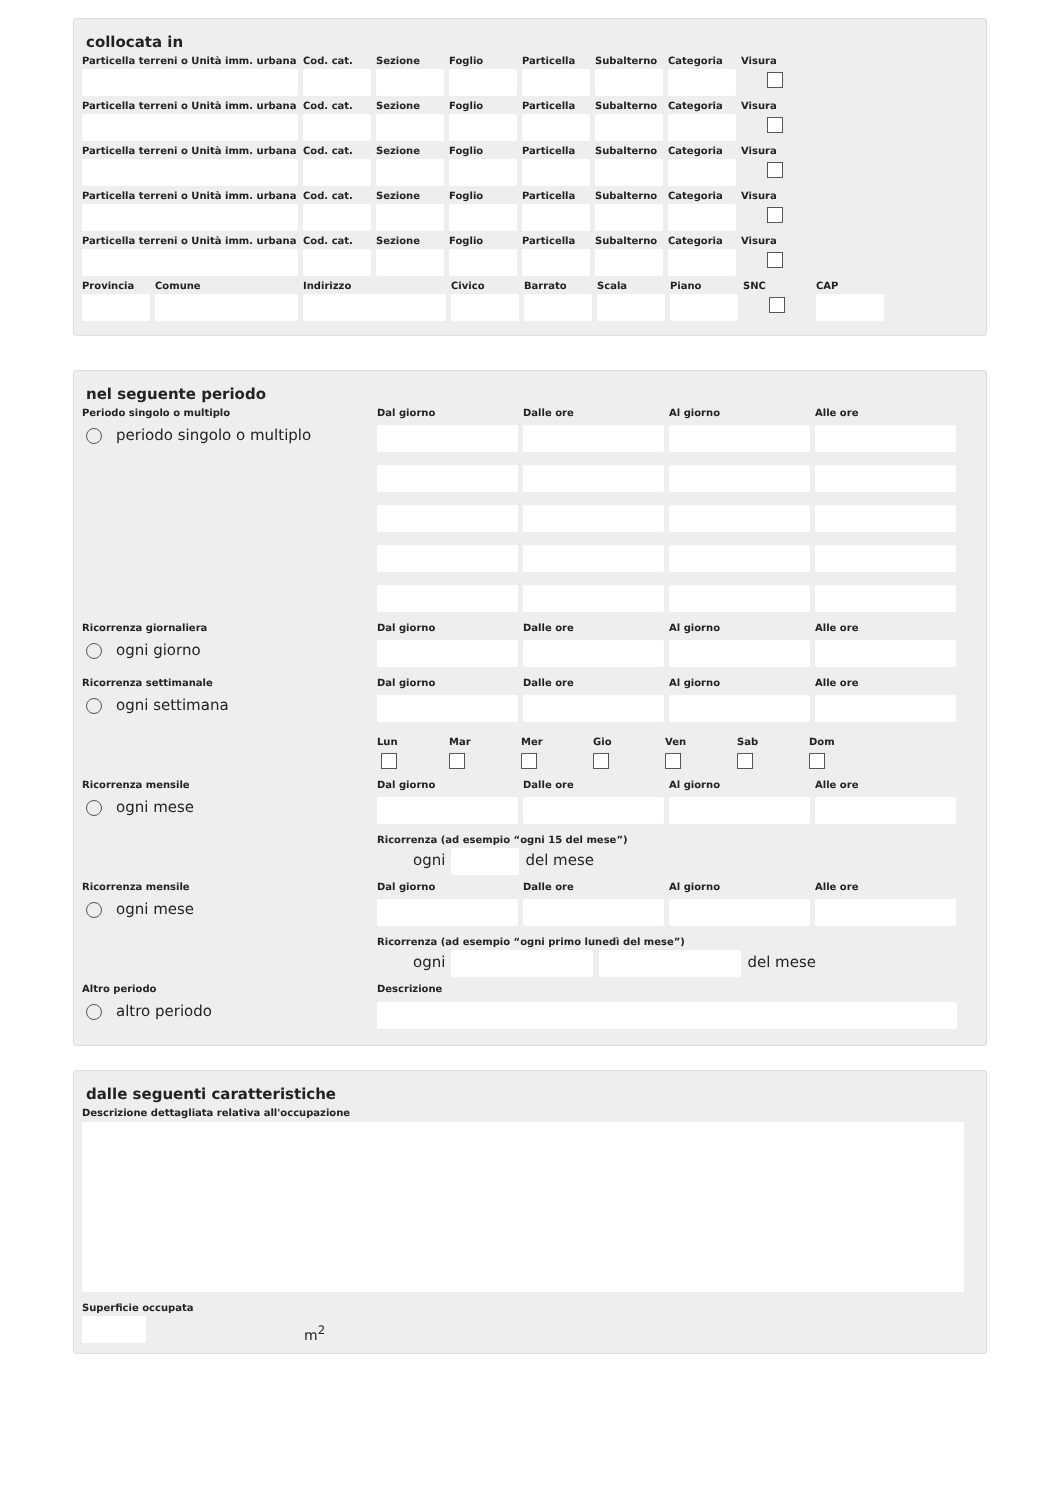collocata in
Particella terreni o Unità imm. urbana
Cod. cat. Sezione Foglio Particella Subalterno Categoria Visura
Particella terreni o Unità imm. urbana
Cod. cat. Sezione Foglio Particella Subalterno Categoria Visura
Particella terreni o Unità imm. urbana
Cod. cat. Sezione Foglio Particella Subalterno Categoria Visura
Particella terreni o Unità imm. urbana
Cod. cat. Sezione Foglio Particella Subalterno Categoria Visura
Particella terreni o Unità imm. urbana
Cod. cat. Sezione Foglio Particella Subalterno Categoria Visura
Provincia Comune Indirizzo Civico Barrato Scala Piano SNC CAP
nel seguente periodo
Periodo singolo o multiplo
periodo singolo o multiplo
Dal giorno Dalle ore Al giorno Alle ore
Ricorrenza giornaliera
ogni giorno
Dal giorno Dalle ore Al giorno Alle ore
Ricorrenza settimanale
ogni settimana
Dal giorno Dalle ore Al giorno Alle ore
Lun Mar Mer Gio Ven Sab Dom
Ricorrenza mensile
ogni mese
Dal giorno Dalle ore Al giorno Alle ore
Ricorrenza (ad esempio “ogni 15 del mese”)
ogni
del mese
Ricorrenza mensile
ogni mese
Dal giorno Dalle ore Al giorno Alle ore
Ricorrenza (ad esempio “ogni primo lunedì del mese”)
ogni
del mese
Altro periodo
altro periodo
Descrizione
dalle seguenti caratteristiche
Descrizione dettagliata relativa all'occupazione
Superficie occupata
m<sup>2</sup>